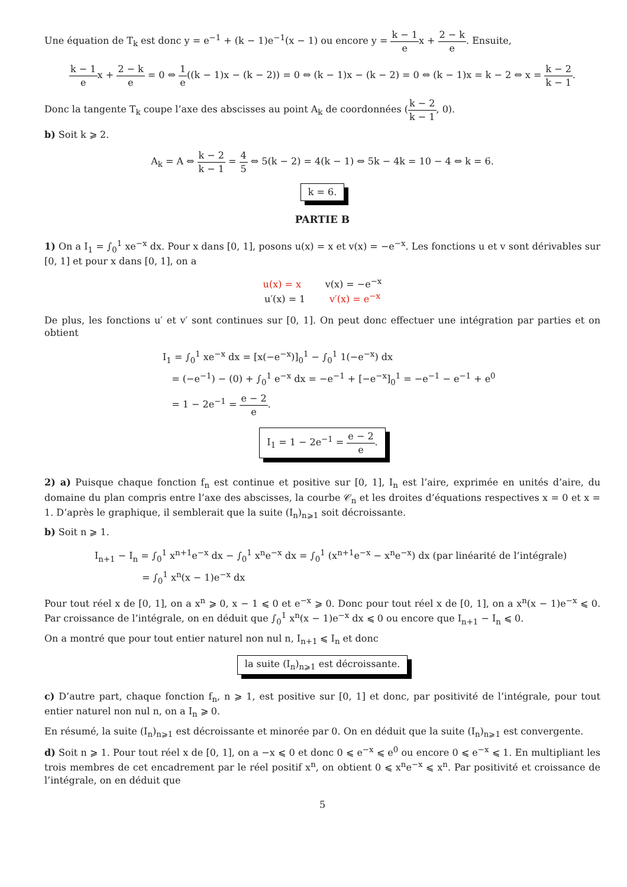Une équation de T<sub>k</sub> est donc y = e<sup>−1</sup> + (k − 1)e<sup>−1</sup>(x − 1) ou encore y = k − 1 ex + 2 − k e. Ensuite,
k − 1 ex + 2 − k e = 0 ⇔ 1 e((k − 1)x − (k − 2)) = 0 ⇔ (k − 1)x − (k − 2) = 0 ⇔ (k − 1)x = k − 2 ⇔ x = k − 2 k − 1.
Donc la tangente T<sub>k</sub> coupe l’axe des abscisses au point A<sub>k</sub> de coordonnées (k − 2 k − 1, 0).
b) Soit k ⩾ 2.
A<sub>k</sub> = A ⇔ k − 2 k − 1 = 4 5 ⇔ 5(k − 2) = 4(k − 1) ⇔ 5k − 4k = 10 − 4 ⇔ k = 6.
k = 6.
PARTIE B
1) On a I<sub>1</sub> = ∫<sub>0</sub><sup>1</sup> xe<sup>−x</sup> dx. Pour x dans [0, 1], posons u(x) = x et v(x) = −e<sup>−x</sup>. Les fonctions u et v sont dérivables sur [0, 1] et pour x dans [0, 1], on a
u(x) = x v(x) = −e<sup>−x</sup>
u′(x) = 1 v′(x) = e<sup>−x</sup>
De plus, les fonctions u′ et v′ sont continues sur [0, 1]. On peut donc effectuer une intégration par parties et on obtient
I<sub>1</sub> = ∫<sub>0</sub><sup>1</sup> xe<sup>−x</sup> dx = [x(−e<sup>−x</sup>)]<sub>0</sub><sup>1</sup> − ∫<sub>0</sub><sup>1</sup> 1(−e<sup>−x</sup>) dx
= (−e<sup>−1</sup>) − (0) + ∫<sub>0</sub><sup>1</sup> e<sup>−x</sup> dx = −e<sup>−1</sup> + [−e<sup>−x</sup>]<sub>0</sub><sup>1</sup> = −e<sup>−1</sup> − e<sup>−1</sup> + e<sup>0</sup>
= 1 − 2e<sup>−1</sup> = e − 2 e.
I<sub>1</sub> = 1 − 2e<sup>−1</sup> = e − 2 e.
2) a) Puisque chaque fonction f<sub>n</sub> est continue et positive sur [0, 1], I<sub>n</sub> est l’aire, exprimée en unités d’aire, du domaine du plan compris entre l’axe des abscisses, la courbe 𝒞<sub>n</sub> et les droites d’équations respectives x = 0 et x = 1. D’après le graphique, il semblerait que la suite (I<sub>n</sub>)<sub>n⩾1</sub> soit décroissante.
b) Soit n ⩾ 1.
I<sub>n+1</sub> − I<sub>n</sub> = ∫<sub>0</sub><sup>1</sup> x<sup>n+1</sup>e<sup>−x</sup> dx − ∫<sub>0</sub><sup>1</sup> x<sup>n</sup>e<sup>−x</sup> dx = ∫<sub>0</sub><sup>1</sup> (x<sup>n+1</sup>e<sup>−x</sup> − x<sup>n</sup>e<sup>−x</sup>) dx (par linéarité de l’intégrale)
= ∫<sub>0</sub><sup>1</sup> x<sup>n</sup>(x − 1)e<sup>−x</sup> dx
Pour tout réel x de [0, 1], on a x<sup>n</sup> ⩾ 0, x − 1 ⩽ 0 et e<sup>−x</sup> ⩾ 0. Donc pour tout réel x de [0, 1], on a x<sup>n</sup>(x − 1)e<sup>−x</sup> ⩽ 0. Par croissance de l’intégrale, on en déduit que ∫<sub>0</sub><sup>1</sup> x<sup>n</sup>(x − 1)e<sup>−x</sup> dx ⩽ 0 ou encore que I<sub>n+1</sub> − I<sub>n</sub> ⩽ 0.
On a montré que pour tout entier naturel non nul n, I<sub>n+1</sub> ⩽ I<sub>n</sub> et donc
la suite (I<sub>n</sub>)<sub>n⩾1</sub> est décroissante.
c) D’autre part, chaque fonction f<sub>n</sub>, n ⩾ 1, est positive sur [0, 1] et donc, par positivité de l’intégrale, pour tout entier naturel non nul n, on a I<sub>n</sub> ⩾ 0.
En résumé, la suite (I<sub>n</sub>)<sub>n⩾1</sub> est décroissante et minorée par 0. On en déduit que la suite (I<sub>n</sub>)<sub>n⩾1</sub> est convergente.
d) Soit n ⩾ 1. Pour tout réel x de [0, 1], on a −x ⩽ 0 et donc 0 ⩽ e<sup>−x</sup> ⩽ e<sup>0</sup> ou encore 0 ⩽ e<sup>−x</sup> ⩽ 1. En multipliant les trois membres de cet encadrement par le réel positif x<sup>n</sup>, on obtient 0 ⩽ x<sup>n</sup>e<sup>−x</sup> ⩽ x<sup>n</sup>. Par positivité et croissance de l’intégrale, on en déduit que
5